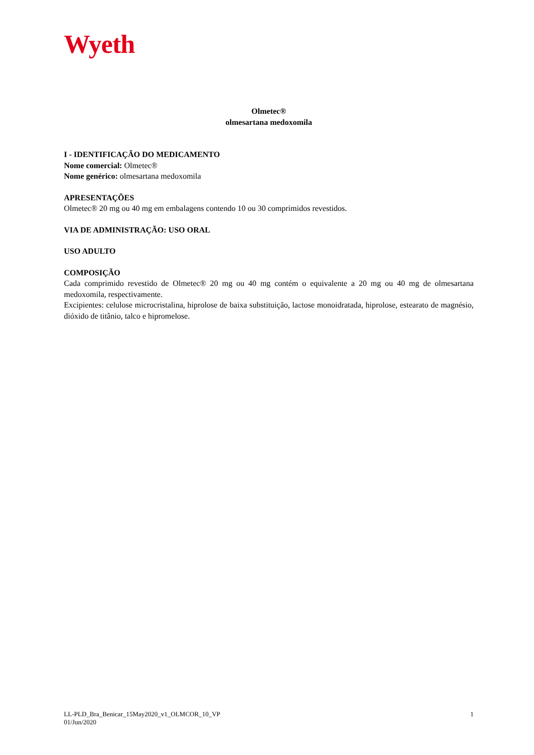Wyeth
Olmetec®
olmesartana medoxomila
I - IDENTIFICAÇÃO DO MEDICAMENTO
Nome comercial: Olmetec®
Nome genérico: olmesartana medoxomila
APRESENTAÇÕES
Olmetec® 20 mg ou 40 mg em embalagens contendo 10 ou 30 comprimidos revestidos.
VIA DE ADMINISTRAÇÃO: USO ORAL
USO ADULTO
COMPOSIÇÃO
Cada comprimido revestido de Olmetec® 20 mg ou 40 mg contém o equivalente a 20 mg ou 40 mg de olmesartana medoxomila, respectivamente.
Excipientes: celulose microcristalina, hiprolose de baixa substituição, lactose monoidratada, hiprolose, estearato de magnésio, dióxido de titânio, talco e hipromelose.
LL-PLD_Bra_Benicar_15May2020_v1_OLMCOR_10_VP
01/Jun/2020
1